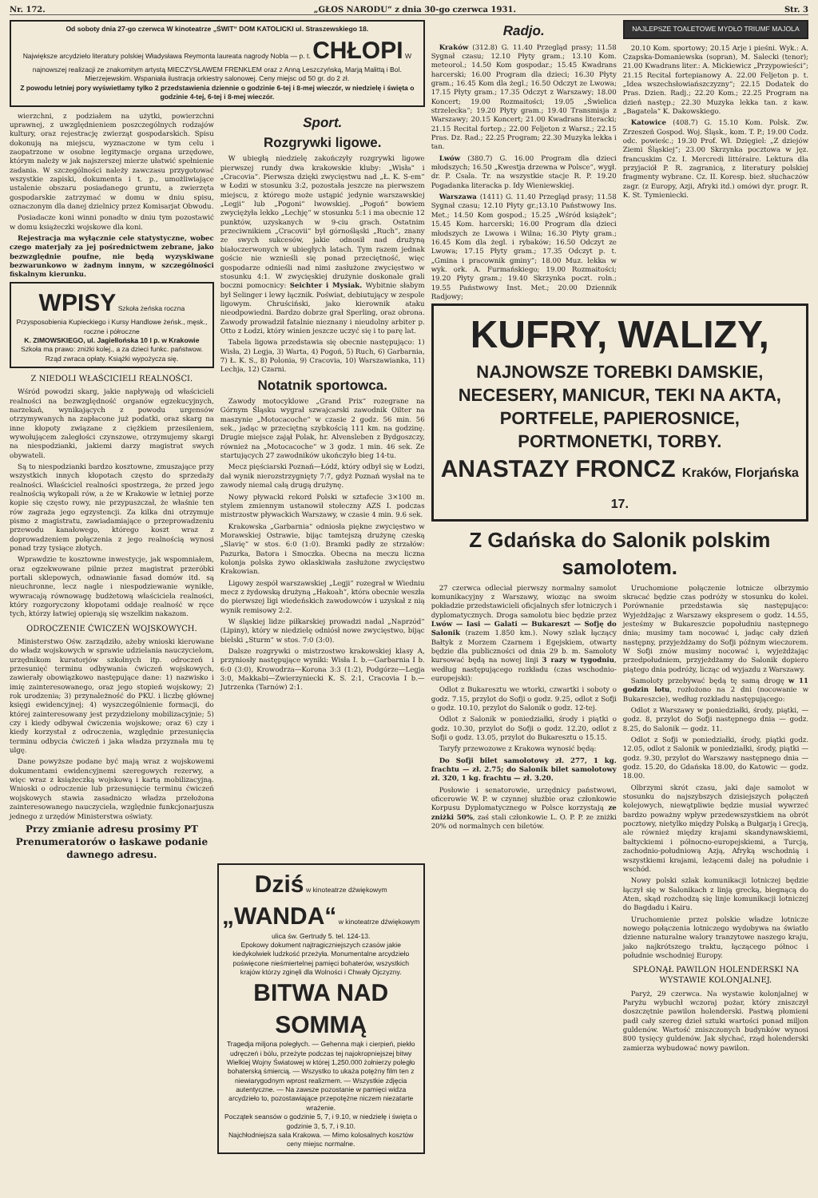Nr. 172. „GŁOS NARODU“ z dnia 30-go czerwca 1931. Str. 3
Od soboty dnia 27-go czerwca W kinoteatrze „ŚWIT“ DOM KATOLICKI ul. Straszewskiego 18.
Największe arcydzieło literatury polskiej Władysława Reymonta laureata nagrody Nobla — p. t. CHŁOPI W najnowszej realizacji ze znakomitym artystą MIECZYSŁAWEM FRENKLEM oraz z Anną Leszczyńską, Marją Malittą i Bol. Mierzejewskim. Wspaniała ilustracja orkiestry salonowej. Ceny miejsc od 50 gr. do 2 zł.
Z powodu letniej pory wyświetlamy tylko 2 przedstawienia dziennie o godzinie 6-tej i 8-mej wieczór, w niedzielę i święta o godzinie 4-tej, 6-tej i 8-mej wieczór.
wierzchni, z podziałem na użytki, powierzchni uprawnej, z uwzględnieniem poszczególnych rodzajów kultury, oraz rejestrację zwierząt gospodarskich. Spisu dokonują na miejscu, wyznaczone w tym celu i zaopatrzone w osobne legitymacje organa urzędowe, którym należy w jak najszerszej mierze ułatwić spełnienie zadania. W szczególności należy zawczasu przygotować wszystkie zapiski, dokumenta i t. p., umożliwiające ustalenie obszaru posiadanego gruntu, a zwierzęta gospodarskie zatrzymać w domu w dniu spisu, oznaczonym dla danej dzielnicy przez Komisarjat Obwodu.
Posiadacze koni winni ponadto w dniu tym pozostawić w domu książeczki wojskowe dla koni.
Rejestracja ma wyłącznie cele statystyczne, wobec czego materjały za jej pośrednictwem zebrane, jako bezwzględnie poufne, nie będą wyzyskiwane bezwarunkowo w żadnym innym, w szczególności fiskalnym kierunku.
WPISY Szkoła żeńska roczna Przysposobienia Kupieckiego i Kursy Handlowe żeńsk., męsk., roczne i półroczne
K. ZIMOWSKIEGO, ul. Jagiellońska 10 I p. w Krakowie
Szkoła ma prawo: zniżki kolej., a za dzieci funkc. państwow. Rząd zwraca opłaty. Książki wypożycza się.
Z NIEDOLI WŁAŚCICIELI REALNOŚCI.
Wśród powodzi skarg, jakie napływają od właścicieli realności na bezwzględność organów egzekucyjnych, narzekań, wynikających z powodu urgensów otrzymywanych na zapłacone już podatki, oraz skarg na inne kłopoty związane z ciężkiem przesileniem, wywołującem zaległości czynszowe, otrzymujemy skargi na niespodzianki, jakiemi darzy magistrat swych obywateli.
Są to niespodzianki bardzo kosztowne, zmuszające przy wszystkich innych kłopotach często do sprzedaży realności. Właściciel realności spostrzega, że przed jego realnością wykopali rów, a że w Krakowie w letniej porze kopie się często rowy, nie przypuszczał, że właśnie ten rów zagraża jego egzystencji. Za kilka dni otrzymuje pismo z magistratu, zawiadamiające o przeprowadzeniu przewodu kanałowego, którego koszt wraz z doprowadzeniem połączenia z jego realnością wynosi ponad trzy tysiące złotych.
Wprawdzie te kosztowne inwestycje, jak wspomniałem, oraz egzekwowane pilnie przez magistrat przeróbki portali sklepowych, odnawianie fasad domów itd. są nieuchronne, lecz nagle i niespodziewanie wynikłe, wywracają równowagę budżetową właściciela realności, który rozgoryczony kłopotami oddaje realność w ręce tych, którzy łatwiej opierają się wszelkim nakazom.
ODROCZENIE ĆWICZEŃ WOJSKOWYCH.
Ministerstwo Ośw. zarządziło, ażeby wnioski kierowane do władz wojskowych w sprawie udzielania nauczycielom, urzędnikom kuratorjów szkolnych itp. odroczeń i przesunięć terminu odbywania ćwiczeń wojskowych, zawierały obowiązkowo następujące dane: 1) nazwisko i imię zainteresowanego, oraz jego stopień wojskowy; 2) rok urodzenia; 3) przynależność do PKU. i liczbę głównej księgi ewidencyjnej; 4) wyszczególnienie formacji, do której zainteresowany jest przydzielony mobilizacyjnie; 5) czy i kiedy odbywał ćwiczenia wojskowe; oraz 6) czy i kiedy korzystał z odroczenia, względnie przesunięcia terminu odbycia ćwiczeń i jaka władza przyznała mu tę ulgę.
Dane powyższe podane być mają wraz z wojskowemi dokumentami ewidencyjnemi szeregowych rezerwy, a więc wraz z książeczką wojskową i kartą mobilizacyjną. Wnioski o odroczenie lub przesunięcie terminu ćwiczeń wojskowych stawia zasadniczo władza przełożona zainteresowanego nauczyciela, względnie funkcjonarjusza jednego z urzędów Ministerstwa oświaty.
Przy zmianie adresu prosimy PT Prenumeratorów o łaskawe podanie dawnego adresu.
Sport.
Rozgrywki ligowe.
W ubiegłą niedzielę zakończyły rozgrywki ligowe pierwszej rundy dwa krakowskie kluby: „Wisła“ i „Cracovia“. Pierwsza dzięki zwycięstwu nad „Ł. K. S-em“ w Łodzi w stosunku 3:2, pozostała jeszcze na pierwszem miejscu, z którego może ustąpić jedynie warszawskiej „Legji“ lub „Pogoni“ lwowskiej. „Pogoń“ bowiem zwyciężyła lekko „Lechję“ w stosunku 5:1 i ma obecnie 12 punktów, uzyskanych w 9-ciu grach. Ostatnim przeciwnikiem „Cracovii“ był górnośląski „Ruch“, znany ze swych sukcesów, jakie odnosił nad drużyną białoczerwonych w ubiegłych latach. Tym razem jednak goście nie wznieśli się ponad przeciętność, więc gospodarze odnieśli nad nimi zasłużone zwycięstwo w stosunku 4:1. W zwycięskiej drużynie doskonale grali boczni pomocnicy: Seichter i Mysiak. Wybitnie słabym był Selinger i lewy łącznik. Poświat, debiutujący w zespole ligowym. Chruściński, jako kierownik ataku nieodpowiedni. Bardzo dobrze grał Sperling, oraz obrona. Zawody prowadził fatalnie nieznany i nieudolny arbiter p. Otto z Łodzi, który winien jeszcze uczyć się i to parę lat.
Tabela ligowa przedstawia się obecnie następująco: 1) Wisła, 2) Legja, 3) Warta, 4) Pogoń, 5) Ruch, 6) Garbarnia, 7) Ł. K. S., 8) Polonia, 9) Cracovia, 10) Warszawianka, 11) Lechja, 12) Czarni.
Notatnik sportowca.
Zawody motocyklowe „Grand Prix“ rozegrane na Górnym Śląsku wygrał szwajcarski zawodnik Oilter na maszynie „Motocacoche“ w czasie 2 godz. 56 min. 56 sek., jadąc w przeciętną szybkością 111 km. na godzinę. Drugie miejsce zajął Polak, hr. Alvensleben z Bydgoszczy, również na „Motocacoche“ w 3 godz. 1 min. 46 sek. Ze startujących 27 zawodników ukończyło bieg 14-tu.
Mecz pięściarski Poznań—Łódź, który odbył się w Łodzi, dał wynik nierozstrzygnięty 7:7, gdyż Poznań wysłał na te zawody niemal całą drugą drużynę.
Nowy pływacki rekord Polski w sztafecie 3×100 m. stylem zmiennym ustanowił stołeczny AZS I. podczas mistrzostw pływackich Warszawy, w czasie 4 min. 9.6 sek.
Krakowska „Garbarnia“ odniosła piękne zwycięstwo w Morawskiej Ostrawie, bijąc tamtejszą drużynę czeską „Slavię“ w stos. 6:0 (1:0). Bramki padły ze strzałów: Pazurka, Batora i Smoczka. Obecna na meczu liczna kolonja polska żywo oklaskiwała zasłużone zwycięstwo Krakowian.
Ligowy zespół warszawskiej „Legji“ rozegrał w Wiedniu mecz z żydowską drużyną „Hakoah“, która obecnie weszła do pierwszej ligi wiedeńskich zawodowców i uzyskał z nią wynik remisowy 2:2.
W śląskiej lidze piłkarskiej prowadzi nadal „Naprzód“ (Lipiny), który w niedzielę odniósł nowe zwycięstwo, bijąc bielski „Sturm“ w stos. 7:0 (3:0).
Dalsze rozgrywki o mistrzostwo krakowskiej klasy A, przyniosły następujące wyniki: Wisła I. b.—Garbarnia I b. 6:0 (3:0), Krowodrza—Korona 3:3 (1:2), Podgórze—Legja 3:0, Makkabi—Zwierzyniecki K. S. 2:1, Cracovia I b.—Jutrzenka (Tarnów) 2:1.
Dziś w kinoteatrze dźwiękowym „WANDA“ w kinoteatrze dźwiękowym ulica św. Gertrudy 5. tel. 124-13.
Epokowy dokument najtragiczniejszych czasów jakie kiedykolwiek ludzkość przeżyła. Monumentalne arcydzieło poświęcone nieśmiertelnej pamięci bohaterów, wszystkich krajów którzy zginęli dla Wolności i Chwały Ojczyzny.
BITWA NAD SOMMĄ
Tragedja miljona poległych. — Gehenna mąk i cierpień, piekło udręczeń i bólu, przeżyte podczas tej najokropniejszej bitwy Wielkiej Wojny Światowej w której 1,250.000 żołnierzy poległo bohaterską śmiercią. — Wszystko to ukaża potężny film ten z niewiarygodnym wprost realizmem. — Wszystkie zdjęcia autentyczne. — Na zawsze pozostanie w pamięci widza arcydzieło to, pozostawiające przepotężne niczem niezatarte wrażenie.
Początek seansów o godzinie 5, 7, i 9.10, w niedzielę i święta o godzinie 3, 5, 7, i 9.10.
Najchłodniejsza sala Krakowa. — Mimo kolosalnych kosztów ceny miejsc normalne.
Radjo.
Kraków (312.8) G. 11.40 Przegląd prasy; 11.58 Sygnał czasu; 12.10 Płyty gram.; 13.10 Kom. meteorol.; 14.50 Kom gospodar.; 15.45 Kwadrans harcerski; 16.00 Program dla dzieci; 16.30 Płyty gram.; 16.45 Kom dla żegl.; 16.50 Odczyt ze Lwowa; 17.15 Płyty gram.; 17.35 Odczyt z Warszawy; 18.00 Koncert; 19.00 Rozmaitości; 19.05 „Świelica strzelecka“; 19.20 Płyty gram.; 19.40 Transmisja z Warszawy; 20.15 Koncert; 21.00 Kwadrans literacki; 21.15 Recital fortep.; 22.00 Feljeton z Warsz.; 22.15 Pras. Dz. Rad.; 22.25 Program; 22.30 Muzyka lekka i tan.
Lwów (380.7) G. 16.00 Program dla dzieci młodszych; 16.50 „Kwestja drzewna w Polsce“, wygł. dr. P. Csala. Tr. na wszystkie stacje R. P. 19.20 Pogadanka literacka p. Idy Wieniewskiej.
Warszawa (1411) G. 11.40 Przegląd prasy; 11.58 Sygnał czasu; 12.10 Płyty gr.;13.10 Państwowy Ins. Met.; 14.50 Kom gospod.; 15.25 „Wśród książek“; 15.45 Kom. harcerski; 16.00 Program dla dzieci młodszych ze Lwowa i Wilna; 16.30 Płyty gram.; 16.45 Kom dla żegl. i rybaków; 16.50 Odczyt ze Lwowa; 17.15 Płyty gram.; 17.35 Odczyt p. t. „Gmina i pracownik gminy“; 18.00 Muz. lekka w wyk. ork. A. Furmańskiego; 19.00 Rozmaitości; 19.20 Płyty gram.; 19.40 Skrzynka poczt. roln.; 19.55 Państwowy Inst. Met.; 20.00 Dziennik Radjowy;
NAJLEPSZE TOALETOWE MYDŁO TRIUMF MAJOLA
20.10 Kom. sportowy; 20.15 Arje i pieśni. Wyk.: A. Czapska-Domaniewska (sopran), M. Salecki (tenor); 21.00 Kwadrans liter.: A. Mickiewicz „Przypowieści“; 21.15 Recital fortepianowy A. 22.00 Feljeton p. t. „Idea wszechsłowiańszczyzny“; 22.15 Dodatek do Pras. Dzien. Radj.; 22.20 Kom.; 22.25 Program na dzień następ.; 22.30 Muzyka lekka tan. z kaw. „Bagatela“ K. Dakowskiego.
Katowice (408.7) G. 15.10 Kom. Polsk. Zw. Zrzeszeń Gospod. Woj. Śląsk., kom. T. P.; 19.00 Codz. odc. powieśc.; 19.30 Prof. Wł. Dzięgiel: „Z dziejów Ziemi Śląskiej“; 23.00 Skrzynka pocztowa w jęz. francuskim Cz. I. Mercredi littéraire. Lektura dla przyjaciół P. R. zagranicą, z literatury polskiej fragmenty wybrane. Cz. II. Koresp. bież. słuchaczów zagr. (z Europy, Azji, Afryki itd.) omówi dyr. progr. R. K. St. Tymieniecki.
KUFRY, WALIZY,
NAJNOWSZE TOREBKI DAMSKIE,
NECESERY, MANICUR, TEKI NA AKTA,
PORTFELE, PAPIEROSNICE,
PORTMONETKI, TORBY.
ANASTAZY FRONCZ Kraków, Florjańska 17.
Z Gdańska do Salonik polskim samolotem.
27 czerwca odleciał pierwszy normalny samolot komunikacyjny z Warszawy, wioząc na swoim pokładzie przedstawicieli oficjalnych sfer lotniczych i dyplomatycznych. Droga samolotu biec będzie przez Lwów — Iasi — Galati — Bukareszt — Sofję do Salonik (razem 1.850 km.). Nowy szlak łączący Bałtyk z Morzem Czarnem i Egejskiem, otwarty będzie dla publiczności od dnia 29 b. m. Samoloty kursować będą na nowej linji 3 razy w tygodniu, według następującego rozkładu (czas wschodnio-europejski):
Odlot z Bukaresztu we wtorki, czwartki i soboty o godz. 7.15, przylot do Sofji o godz. 9.25, odlot z Sofji o godz. 10.10, przylot do Salonik o godz. 12-tej.
Odlot z Salonik w poniedziałki, środy i piątki o godz. 10.30, przylot do Sofji o godz. 12.20, odlot z Sofji o godz. 13.05, przylot do Bukaresztu o 15.15.
Taryfy przewozowe z Krakowa wynosić będą:
Do Sofji bilet samolotowy zł. 277, 1 kg. frachtu — zł. 2.75; do Salonik bilet samolotowy zł. 320, 1 kg. frachtu — zł. 3.20.
Posłowie i senatorowie, urzędnicy państwowi, oficerowie W. P. w czynnej służbie oraz członkowie Korpusu Dyplomatycznego w Polsce korzystają ze zniżki 50%, zaś stali członkowie L. O. P. P. ze zniżki 20% od normalnych cen biletów.
Uruchomione połączenie lotnicze olbrzymio skracać będzie czas podróży w stosunku do kolei. Porównanie przedstawia się następująco: Wyjeżdżając z Warszawy ekspresem o godz. 14.55, jesteśmy w Bukareszcie popołudniu następnego dnia; musimy tam nocować i, jadąc cały dzień następny, przyjeżdżamy do Sofji późnym wieczorem. W Sofji znów musimy nocować i, wyjeżdżając przedpołudniem, przyjeżdżamy do Salonik dopiero piątego dnia podróży, licząc od wyjazdu z Warszawy.
Samoloty przebywać będą tę samą drogę w 11 godzin lotu, rozłożono na 2 dni (nocowanie w Bukareszcie), według rozkładu następującego:
Odlot z Warszawy w poniedziałki, środy, piątki, — godz. 8, przylot do Sofji następnego dnia — godz. 8.25, do Salonik — godz. 11.
Odlot z Sofji w poniedziałki, środy, piątki godz. 12.05, odlot z Salonik w poniedziałki, środy, piątki — godz. 9.30, przylot do Warszawy następnego dnia — godz. 15.20, do Gdańska 18.00, do Katowic — godz. 18.00.
Olbrzymi skrót czasu, jaki daje samolot w stosunku do najszybszych dzisiejszych połączeń kolejowych, niewątpliwie będzie musiał wywrzeć bardzo poważny wpływ przedewszystkiem na obrót pocztowy, nietylko między Polską a Bułgarją i Grecją, ale również między krajami skandynawskiemi, bałtyckiemi i północno-europejskiemi, a Turcją, zachodnio-południową Azją, Afryką wschodnią i wszystkiemi krajami, leżącemi dalej na południe i wschód.
Nowy polski szlak komunikacji lotniczej będzie łączył się w Salonikach z linją grecką, biegnącą do Aten, skąd rozchodzą się linje komunikacji lotniczej do Bagdadu i Kairu.
Uruchomienie przez polskie władze lotnicze nowego połączenia lotniczego wydobywa na światło dzienne naturalne walory tranzytowe naszego kraju, jako najkrótszego traktu, łączącego północ i południe wschodniej Europy.
SPŁONĄŁ PAWILON HOLENDERSKI NA WYSTAWIE KOLONJALNEJ.
Paryż, 29 czerwca. Na wystawie kolonjalnej w Paryżu wybuchł wczoraj pożar, który zniszczył doszczętnie pawilon holenderski. Pastwą płomieni padł cały szereg dzieł sztuki wartości ponad miljon guldenów. Wartość zniszczonych budynków wynosi 800 tysięcy guldenów. Jak słychać, rząd holenderski zamierza wybudować nowy pawilon.